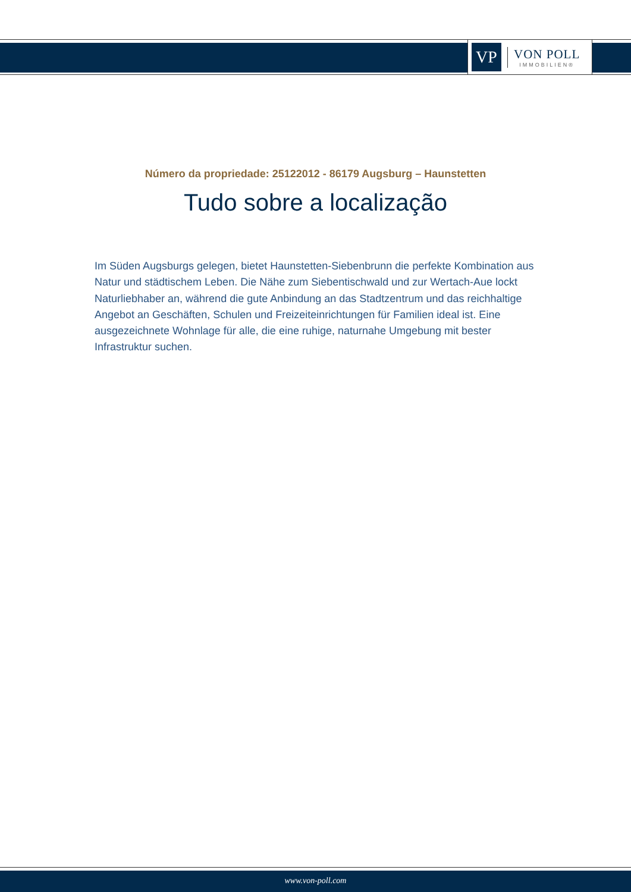VP
VON POLL
IMMOBILIEN®
Número da propriedade: 25122012 - 86179 Augsburg – Haunstetten
Tudo sobre a localização
Im Süden Augsburgs gelegen, bietet Haunstetten-Siebenbrunn die perfekte Kombination aus Natur und städtischem Leben. Die Nähe zum Siebentischwald und zur Wertach-Aue lockt Naturliebhaber an, während die gute Anbindung an das Stadtzentrum und das reichhaltige Angebot an Geschäften, Schulen und Freizeiteinrichtungen für Familien ideal ist. Eine ausgezeichnete Wohnlage für alle, die eine ruhige, naturnahe Umgebung mit bester Infrastruktur suchen.
www.von-poll.com